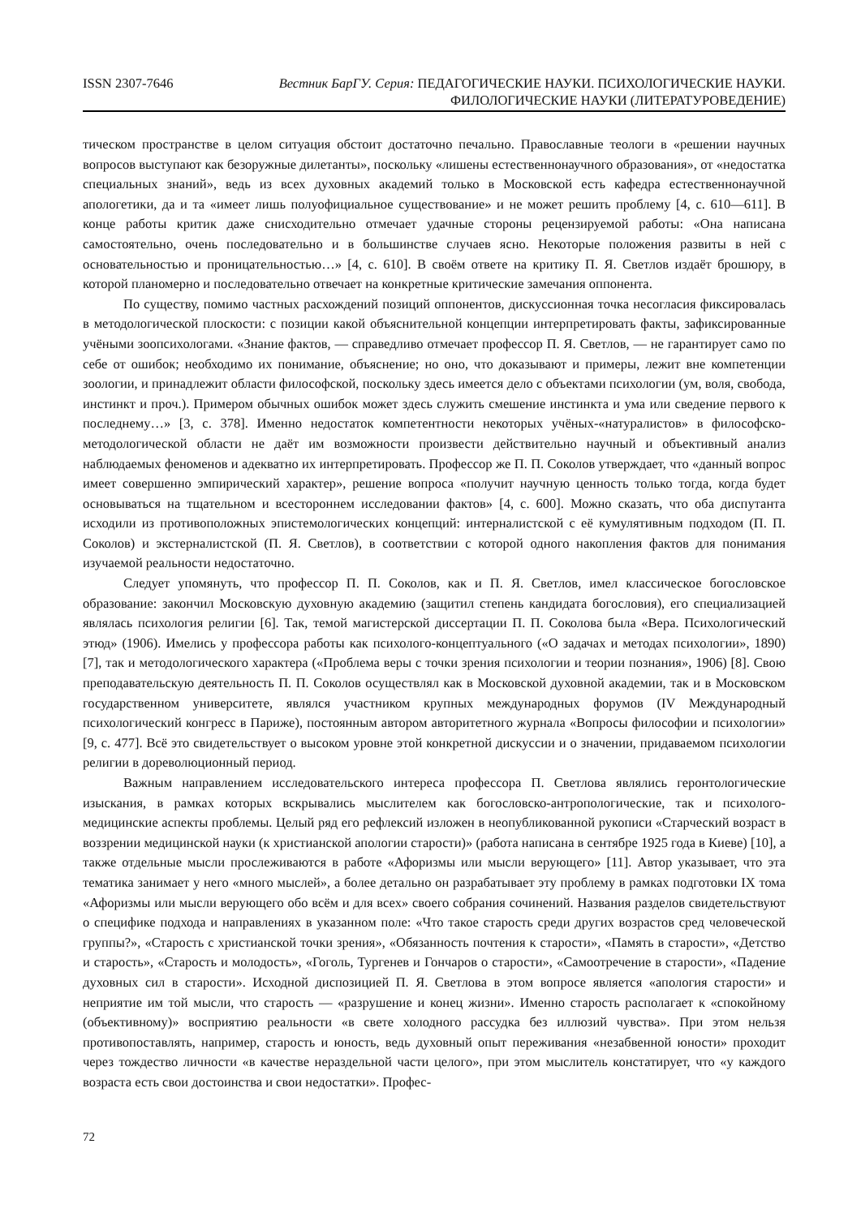ISSN 2307-7646
Вестник БарГУ. Серия: ПЕДАГОГИЧЕСКИЕ НАУКИ. ПСИХОЛОГИЧЕСКИЕ НАУКИ.
ФИЛОЛОГИЧЕСКИЕ НАУКИ (ЛИТЕРАТУРОВЕДЕНИЕ)
тическом пространстве в целом ситуация обстоит достаточно печально. Православные теологи в «решении научных вопросов выступают как безоружные дилетанты», поскольку «лишены естественнонаучного образования», от «недостатка специальных знаний», ведь из всех духовных академий только в Московской есть кафедра естественнонаучной апологетики, да и та «имеет лишь полуофициальное существование» и не может решить проблему [4, с. 610—611]. В конце работы критик даже снисходительно отмечает удачные стороны рецензируемой работы: «Она написана самостоятельно, очень последовательно и в большинстве случаев ясно. Некоторые положения развиты в ней с основательностью и проницательностью…» [4, с. 610]. В своём ответе на критику П. Я. Светлов издаёт брошюру, в которой планомерно и последовательно отвечает на конкретные критические замечания оппонента.
По существу, помимо частных расхождений позиций оппонентов, дискуссионная точка несогласия фиксировалась в методологической плоскости: с позиции какой объяснительной концепции интерпретировать факты, зафиксированные учёными зоопсихологами. «Знание фактов, — справедливо отмечает профессор П. Я. Светлов, — не гарантирует само по себе от ошибок; необходимо их понимание, объяснение; но оно, что доказывают и примеры, лежит вне компетенции зоологии, и принадлежит области философской, поскольку здесь имеется дело с объектами психологии (ум, воля, свобода, инстинкт и проч.). Примером обычных ошибок может здесь служить смешение инстинкта и ума или сведение первого к последнему…» [3, с. 378]. Именно недостаток компетентности некоторых учёных-«натуралистов» в философско-методологической области не даёт им возможности произвести действительно научный и объективный анализ наблюдаемых феноменов и адекватно их интерпретировать. Профессор же П. П. Соколов утверждает, что «данный вопрос имеет совершенно эмпирический характер», решение вопроса «получит научную ценность только тогда, когда будет основываться на тщательном и всестороннем исследовании фактов» [4, с. 600]. Можно сказать, что оба диспутанта исходили из противоположных эпистемологических концепций: интерналистской с её кумулятивным подходом (П. П. Соколов) и экстерналистской (П. Я. Светлов), в соответствии с которой одного накопления фактов для понимания изучаемой реальности недостаточно.
Следует упомянуть, что профессор П. П. Соколов, как и П. Я. Светлов, имел классическое богословское образование: закончил Московскую духовную академию (защитил степень кандидата богословия), его специализацией являлась психология религии [6]. Так, темой магистерской диссертации П. П. Соколова была «Вера. Психологический этюд» (1906). Имелись у профессора работы как психолого-концептуального («О задачах и методах психологии», 1890) [7], так и методологического характера («Проблема веры с точки зрения психологии и теории познания», 1906) [8]. Свою преподавательскую деятельность П. П. Соколов осуществлял как в Московской духовной академии, так и в Московском государственном университете, являлся участником крупных международных форумов (IV Международный психологический конгресс в Париже), постоянным автором авторитетного журнала «Вопросы философии и психологии» [9, с. 477]. Всё это свидетельствует о высоком уровне этой конкретной дискуссии и о значении, придаваемом психологии религии в дореволюционный период.
Важным направлением исследовательского интереса профессора П. Светлова являлись геронтологические изыскания, в рамках которых вскрывались мыслителем как богословско-антропологические, так и психолого-медицинские аспекты проблемы. Целый ряд его рефлексий изложен в неопубликованной рукописи «Старческий возраст в воззрении медицинской науки (к христианской апологии старости)» (работа написана в сентябре 1925 года в Киеве) [10], а также отдельные мысли прослеживаются в работе «Афоризмы или мысли верующего» [11]. Автор указывает, что эта тематика занимает у него «много мыслей», а более детально он разрабатывает эту проблему в рамках подготовки IX тома «Афоризмы или мысли верующего обо всём и для всех» своего собрания сочинений. Названия разделов свидетельствуют о специфике подхода и направлениях в указанном поле: «Что такое старость среди других возрастов сред человеческой группы?», «Старость с христианской точки зрения», «Обязанность почтения к старости», «Память в старости», «Детство и старость», «Старость и молодость», «Гоголь, Тургенев и Гончаров о старости», «Самоотречение в старости», «Падение духовных сил в старости». Исходной диспозицией П. Я. Светлова в этом вопросе является «апология старости» и неприятие им той мысли, что старость — «разрушение и конец жизни». Именно старость располагает к «спокойному (объективному)» восприятию реальности «в свете холодного рассудка без иллюзий чувства». При этом нельзя противопоставлять, например, старость и юность, ведь духовный опыт переживания «незабвенной юности» проходит через тождество личности «в качестве нераздельной части целого», при этом мыслитель констатирует, что «у каждого возраста есть свои достоинства и свои недостатки». Профес-
72